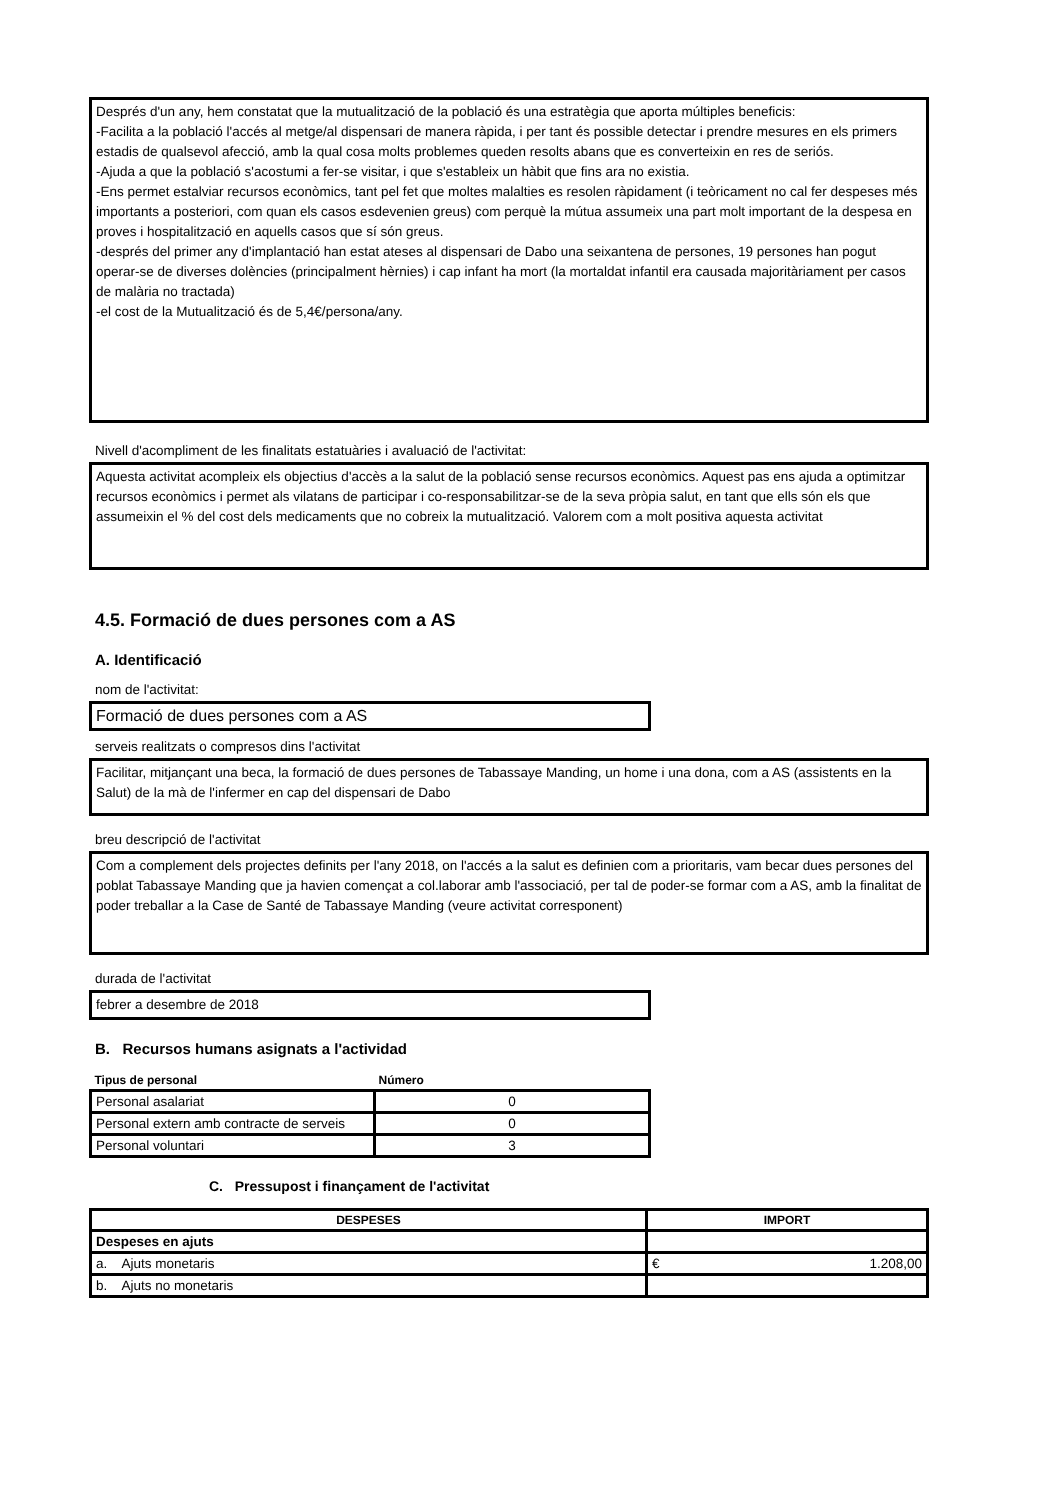Després d'un any, hem constatat que la mutualització de la població és una estratègia que aporta múltiples beneficis:
-Facilita a la població l'accés al metge/al dispensari de manera ràpida, i per tant és possible detectar i prendre mesures en els primers estadis de qualsevol afecció, amb la qual cosa molts problemes queden resolts abans que es converteixin en res de seriós.
-Ajuda a que la població s'acostumi a fer-se visitar, i que s'estableix un hàbit que fins ara no existia.
-Ens permet estalviar recursos econòmics, tant pel fet que moltes malalties es resolen ràpidament (i teòricament no cal fer despeses més importants a posteriori, com quan els casos esdevenien greus) com perquè la mútua assumeix una part molt important de la despesa en proves i hospitalització en aquells casos que sí són greus.
-després del primer any d'implantació han estat ateses al dispensari de Dabo una seixantena de persones, 19 persones han pogut operar-se de diverses dolències (principalment hèrnies) i cap infant ha mort (la mortaldat infantil era causada majoritàriament per casos de malària no tractada)
-el cost de la Mutualització és de 5,4€/persona/any.
Nivell d'acompliment de les finalitats estatuàries i avaluació de l'activitat:
Aquesta activitat acompleix els objectius d'accès a la salut de la població sense recursos econòmics. Aquest pas ens ajuda a optimitzar recursos econòmics i permet als vilatans de participar i co-responsabilitzar-se de la seva pròpia salut, en tant que ells són els que assumeixin el % del cost dels medicaments que no cobreix la mutualització. Valorem com a molt positiva aquesta activitat
4.5. Formació de dues persones com a AS
A. Identificació
nom de l'activitat:
Formació de dues persones com a AS
serveis realitzats o compresos dins l'activitat
Facilitar, mitjançant una beca, la formació de dues persones de Tabassaye Manding, un home i una dona, com a AS (assistents en la Salut) de la mà de l'infermer en cap del dispensari de Dabo
breu descripció de l'activitat
Com a complement dels projectes definits per l'any 2018, on l'accés a la salut es definien com a prioritaris, vam becar dues persones del poblat Tabassaye Manding que ja havien començat a col.laborar amb l'associació, per tal de poder-se formar com a AS, amb la finalitat de poder treballar a la Case de Santé de Tabassaye Manding (veure activitat corresponent)
durada de l'activitat
febrer a desembre de 2018
B. Recursos humans asignats a l'actividad
| Tipus de personal | Número |
| --- | --- |
| Personal asalariat | 0 |
| Personal extern amb contracte de serveis | 0 |
| Personal voluntari | 3 |
C. Pressupost i finançament de l'activitat
| DESPESES | IMPORT |
| --- | --- |
| Despeses en ajuts | |
| a. Ajuts monetaris | € 1.208,00 |
| b. Ajuts no monetaris | |